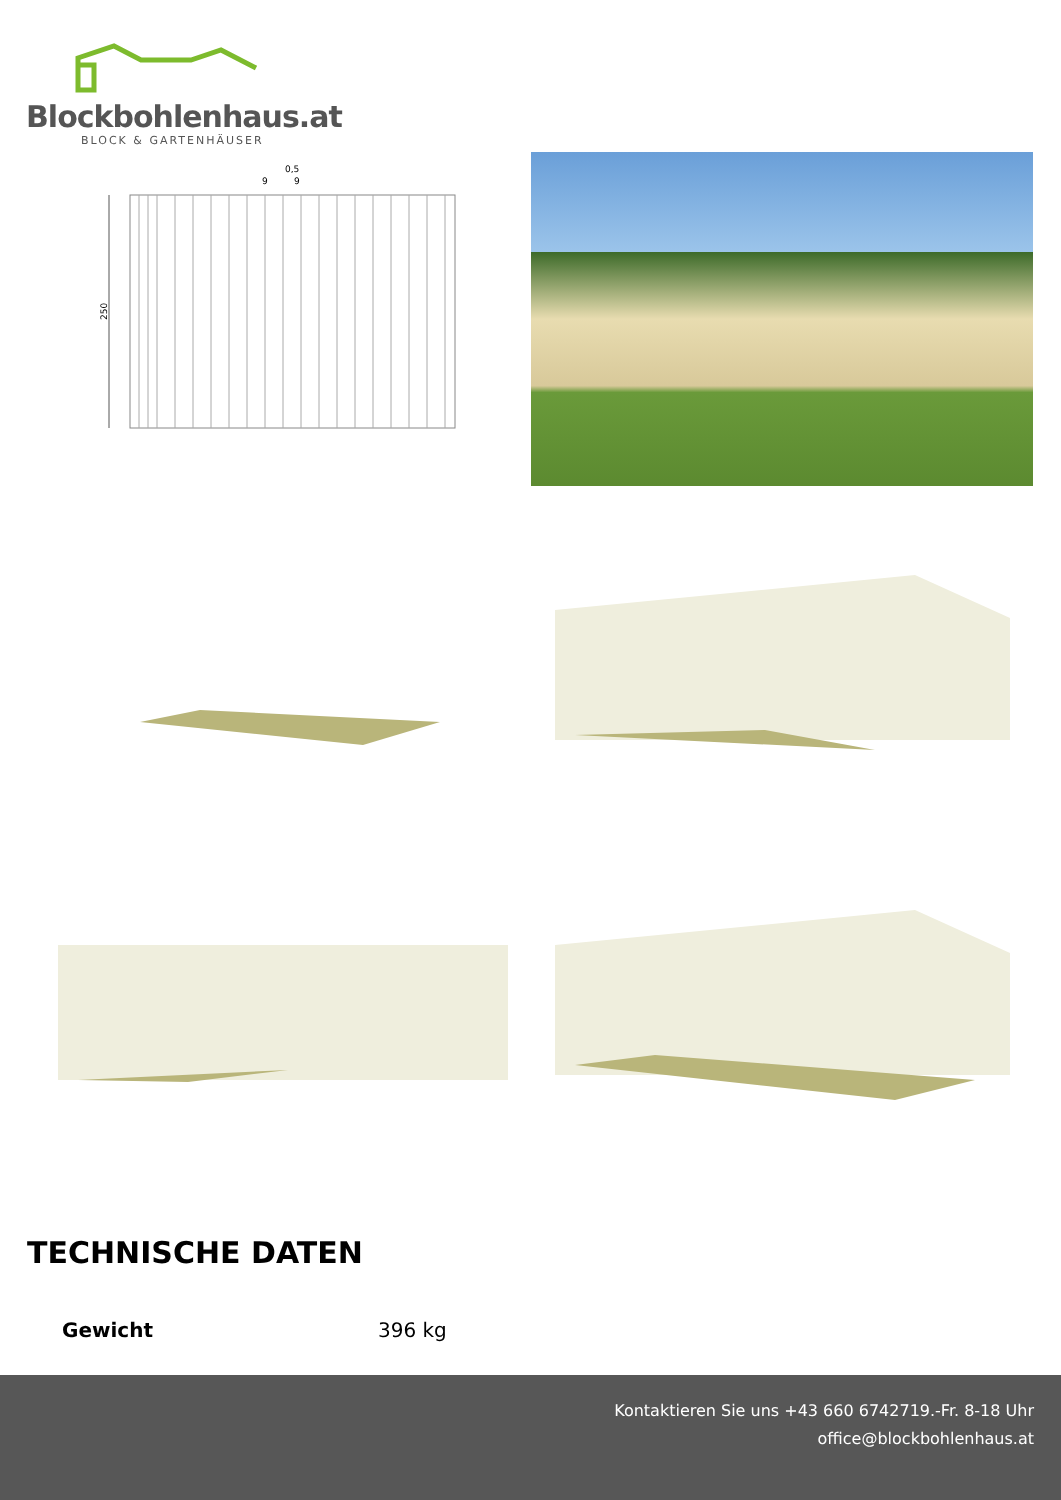Blockbohlenhaus.at
BLOCK & GARTENHÄUSER
0,5
9
9
250
TECHNISCHE DATEN
Gewicht 396 kg
Kontaktieren Sie uns +43 660 6742719.-Fr. 8-18 Uhr
office@blockbohlenhaus.at